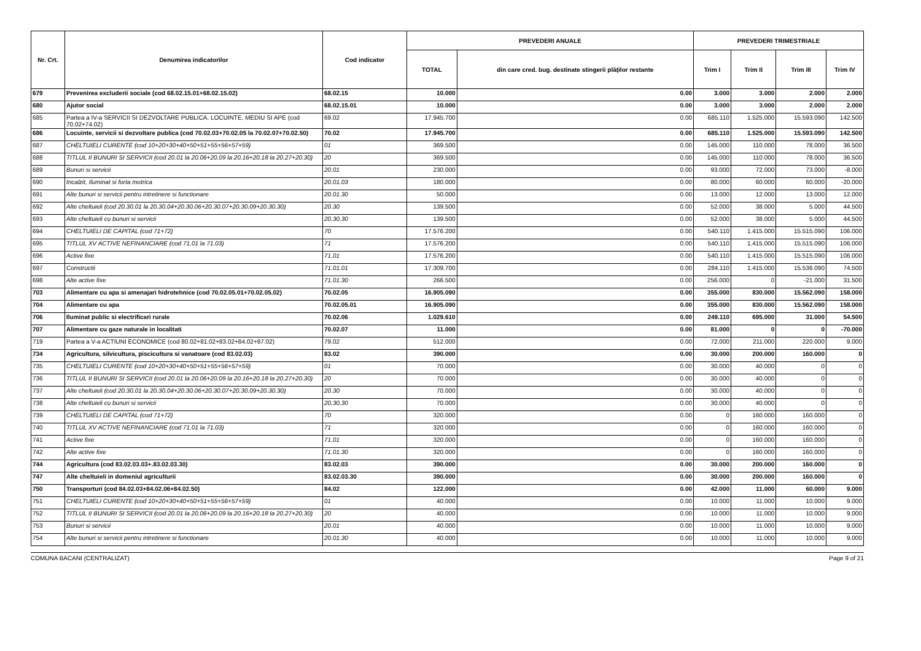| Nr. Crt. | Denumirea indicatorilor | Cod indicator | PREVEDERI ANUALE | | PREVEDERI TRIMESTRIALE | | | |
| --- | --- | --- | --- | --- | --- | --- | --- | --- |
| | | | TOTAL | din care cred. bug. destinate stingerii plăţilor restante | Trim I | Trim II | Trim III | Trim IV |
| 679 | Prevenirea excluderii sociale (cod 68.02.15.01+68.02.15.02) | 68.02.15 | 10.000 | 0.00 | 3.000 | 3.000 | 2.000 | 2.000 |
| 680 | Ajutor social | 68.02.15.01 | 10.000 | 0.00 | 3.000 | 3.000 | 2.000 | 2.000 |
| 685 | Partea a IV-a SERVICII SI DEZVOLTARE PUBLICA, LOCUINTE, MEDIU SI APE (cod 70.02+74.02) | 69.02 | 17.945.700 | 0.00 | 685.110 | 1.525.000 | 15.593.090 | 142.500 |
| 686 | Locuinte, servicii si dezvoltare publica (cod 70.02.03+70.02.05 la 70.02.07+70.02.50) | 70.02 | 17.945.700 | 0.00 | 685.110 | 1.525.000 | 15.593.090 | 142.500 |
| 687 | CHELTUIELI CURENTE (cod 10+20+30+40+50+51+55+56+57+59) | 01 | 369.500 | 0.00 | 145.000 | 110.000 | 78.000 | 36.500 |
| 688 | TITLUL II BUNURI SI SERVICII (cod 20.01 la 20.06+20.09 la 20.16+20.18 la 20.27+20.30) | 20 | 369.500 | 0.00 | 145.000 | 110.000 | 78.000 | 36.500 |
| 689 | Bunuri si servicii | 20.01 | 230.000 | 0.00 | 93.000 | 72.000 | 73.000 | -8.000 |
| 690 | Incalzit, Iluminat si forta motrica | 20.01.03 | 180.000 | 0.00 | 80.000 | 60.000 | 60.000 | -20.000 |
| 691 | Alte bunuri si servicii pentru intretinere si functionare | 20.01.30 | 50.000 | 0.00 | 13.000 | 12.000 | 13.000 | 12.000 |
| 692 | Alte cheltuieli (cod 20.30.01 la 20.30.04+20.30.06+20.30.07+20.30.09+20.30.30) | 20.30 | 139.500 | 0.00 | 52.000 | 38.000 | 5.000 | 44.500 |
| 693 | Alte cheltuieli cu bunuri si servicii | 20.30.30 | 139.500 | 0.00 | 52.000 | 38.000 | 5.000 | 44.500 |
| 694 | CHELTUIELI DE CAPITAL (cod 71+72) | 70 | 17.576.200 | 0.00 | 540.110 | 1.415.000 | 15.515.090 | 106.000 |
| 695 | TITLUL XV ACTIVE NEFINANCIARE (cod 71.01 la 71.03) | 71 | 17.576.200 | 0.00 | 540.110 | 1.415.000 | 15.515.090 | 106.000 |
| 696 | Active fixe | 71.01 | 17.576.200 | 0.00 | 540.110 | 1.415.000 | 15.515.090 | 106.000 |
| 697 | Constructii | 71.01.01 | 17.309.700 | 0.00 | 284.110 | 1.415.000 | 15.536.090 | 74.500 |
| 698 | Alte active fixe | 71.01.30 | 266.500 | 0.00 | 256.000 | 0 | -21.000 | 31.500 |
| 703 | Alimentare cu apa si amenajari hidrotehnice (cod 70.02.05.01+70.02.05.02) | 70.02.05 | 16.905.090 | 0.00 | 355.000 | 830.000 | 15.562.090 | 158.000 |
| 704 | Alimentare cu apa | 70.02.05.01 | 16.905.090 | 0.00 | 355.000 | 830.000 | 15.562.090 | 158.000 |
| 706 | Iluminat public si electrificari rurale | 70.02.06 | 1.029.610 | 0.00 | 249.110 | 695.000 | 31.000 | 54.500 |
| 707 | Alimentare cu gaze naturale in localitati | 70.02.07 | 11.000 | 0.00 | 81.000 | 0 | 0 | -70.000 |
| 719 | Partea a V-a ACTIUNI ECONOMICE (cod 80.02+81.02+83.02+84.02+87.02) | 79.02 | 512.000 | 0.00 | 72.000 | 211.000 | 220.000 | 9.000 |
| 734 | Agricultura, silvicultura, piscicultura si vanatoare (cod 83.02.03) | 83.02 | 390.000 | 0.00 | 30.000 | 200.000 | 160.000 | 0 |
| 735 | CHELTUIELI CURENTE (cod 10+20+30+40+50+51+55+56+57+59) | 01 | 70.000 | 0.00 | 30.000 | 40.000 | 0 | 0 |
| 736 | TITLUL II BUNURI SI SERVICII (cod 20.01 la 20.06+20.09 la 20.16+20.18 la 20.27+20.30) | 20 | 70.000 | 0.00 | 30.000 | 40.000 | 0 | 0 |
| 737 | Alte cheltuieli (cod 20.30.01 la 20.30.04+20.30.06+20.30.07+20.30.09+20.30.30) | 20.30 | 70.000 | 0.00 | 30.000 | 40.000 | 0 | 0 |
| 738 | Alte cheltuieli cu bunuri si servicii | 20.30.30 | 70.000 | 0.00 | 30.000 | 40.000 | 0 | 0 |
| 739 | CHELTUIELI DE CAPITAL (cod 71+72) | 70 | 320.000 | 0.00 | 0 | 160.000 | 160.000 | 0 |
| 740 | TITLUL XV ACTIVE NEFINANCIARE (cod 71.01 la 71.03) | 71 | 320.000 | 0.00 | 0 | 160.000 | 160.000 | 0 |
| 741 | Active fixe | 71.01 | 320.000 | 0.00 | 0 | 160.000 | 160.000 | 0 |
| 742 | Alte active fixe | 71.01.30 | 320.000 | 0.00 | 0 | 160.000 | 160.000 | 0 |
| 744 | Agricultura (cod 83.02.03.03+.83.02.03.30) | 83.02.03 | 390.000 | 0.00 | 30.000 | 200.000 | 160.000 | 0 |
| 747 | Alte cheltuieli in domeniul agriculturii | 83.02.03.30 | 390.000 | 0.00 | 30.000 | 200.000 | 160.000 | 0 |
| 750 | Transporturi (cod 84.02.03+84.02.06+84.02.50) | 84.02 | 122.000 | 0.00 | 42.000 | 11.000 | 60.000 | 9.000 |
| 751 | CHELTUIELI CURENTE (cod 10+20+30+40+50+51+55+56+57+59) | 01 | 40.000 | 0.00 | 10.000 | 11.000 | 10.000 | 9.000 |
| 752 | TITLUL II BUNURI SI SERVICII (cod 20.01 la 20.06+20.09 la 20.16+20.18 la 20.27+20.30) | 20 | 40.000 | 0.00 | 10.000 | 11.000 | 10.000 | 9.000 |
| 753 | Bunuri si servicii | 20.01 | 40.000 | 0.00 | 10.000 | 11.000 | 10.000 | 9.000 |
| 754 | Alte bunuri si servicii pentru intretinere si functionare | 20.01.30 | 40.000 | 0.00 | 10.000 | 11.000 | 10.000 | 9.000 |
COMUNA BACANI (CENTRALIZAT) Page 9 of 21